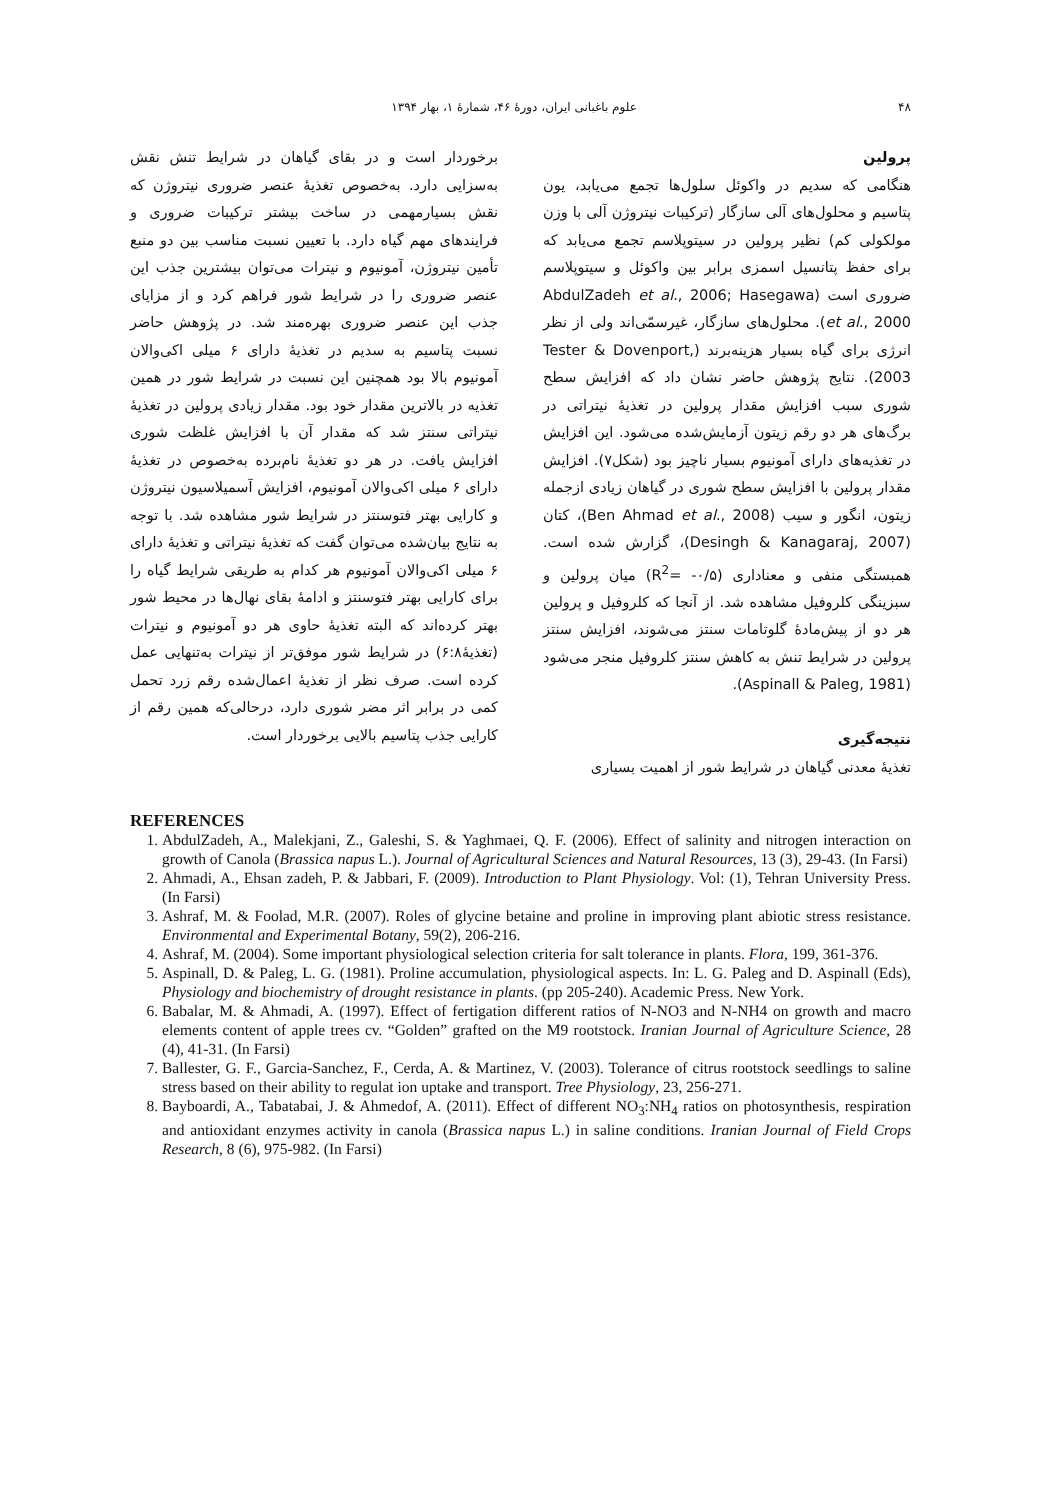۴۸ علوم باغبانی ایران، دورهٔ ۴۶، شمارهٔ ۱، بهار ۱۳۹۴
پرولین
هنگامی که سدیم در واکوئل سلول‌ها تجمع می‌یابد، یون پتاسیم و محلول‌های آلی سازگار (ترکیبات نیتروژن آلی با وزن مولکولی کم) نظیر پرولین در سیتوپلاسم تجمع می‌یابد که برای حفظ پتانسیل اسمزی برابر بین واکوئل و سیتوپلاسم ضروری است (AbdulZadeh et al., 2006; Hasegawa et al., 2000). محلول‌های سازگار، غیرسمّی‌اند ولی از نظر انرژی برای گیاه بسیار هزینه‌برند (Tester & Dovenport, 2003). نتایج پژوهش حاضر نشان داد که افزایش سطح شوری سبب افزایش مقدار پرولین در تغذیهٔ نیتراتی در برگ‌های هر دو رقم زیتون آزمایش‌شده می‌شود. این افزایش در تغذیه‌های دارای آمونیوم بسیار ناچیز بود (شکل۷). افزایش مقدار پرولین با افزایش سطح شوری در گیاهان زیادی ازجمله زیتون، انگور و سیب (Ben Ahmad et al., 2008)، کتان (Desingh & Kanagaraj, 2007)، گزارش شده است. همبستگی منفی و معناداری (R<sup>2</sup>= -۰/۵) میان پرولین و سبزینگی کلروفیل مشاهده شد. از آنجا که کلروفیل و پرولین هر دو از پیش‌مادهٔ گلوتامات سنتز می‌شوند، افزایش سنتز پرولین در شرایط تنش به کاهش سنتز کلروفیل منجر می‌شود (Aspinall & Paleg, 1981).
نتیجه‌گیری
تغذیهٔ معدنی گیاهان در شرایط شور از اهمیت بسیاری
برخوردار است و در بقای گیاهان در شرایط تنش نقش به‌سزایی دارد. به‌خصوص تغذیهٔ عنصر ضروری نیتروژن که نقش بسیارمهمی در ساخت بیشتر ترکیبات ضروری و فرایندهای مهم گیاه دارد. با تعیین نسبت مناسب بین دو منبع تأمین نیتروژن، آمونیوم و نیترات می‌توان بیشترین جذب این عنصر ضروری را در شرایط شور فراهم کرد و از مزایای جذب این عنصر ضروری بهره‌مند شد. در پژوهش حاضر نسبت پتاسیم به سدیم در تغذیهٔ دارای ۶ میلی اکی‌والان آمونیوم بالا بود همچنین این نسبت در شرایط شور در همین تغذیه در بالاترین مقدار خود بود. مقدار زیادی پرولین در تغذیهٔ نیتراتی سنتز شد که مقدار آن با افزایش غلظت شوری افزایش یافت. در هر دو تغذیهٔ نام‌برده به‌خصوص در تغذیهٔ دارای ۶ میلی اکی‌والان آمونیوم، افزایش آسمیلاسیون نیتروژن و کارایی بهتر فتوسنتز در شرایط شور مشاهده شد. با توجه به نتایج بیان‌شده می‌توان گفت که تغذیهٔ نیتراتی و تغذیهٔ دارای ۶ میلی اکی‌والان آمونیوم هر کدام به طریقی شرایط گیاه را برای کارایی بهتر فتوسنتز و ادامهٔ بقای نهال‌ها در محیط شور بهتر کرده‌اند که البته تغذیهٔ حاوی هر دو آمونیوم و نیترات (تغذیهٔ۶:۸) در شرایط شور موفق‌تر از نیترات به‌تنهایی عمل کرده است. صرف نظر از تغذیهٔ اعمال‌شده رقم زرد تحمل کمی در برابر اثر مضر شوری دارد، درحالی‌که همین رقم از کارایی جذب پتاسیم بالایی برخوردار است.
REFERENCES
1. AbdulZadeh, A., Malekjani, Z., Galeshi, S. & Yaghmaei, Q. F. (2006). Effect of salinity and nitrogen interaction on growth of Canola (Brassica napus L.). Journal of Agricultural Sciences and Natural Resources, 13 (3), 29-43. (In Farsi)
2. Ahmadi, A., Ehsan zadeh, P. & Jabbari, F. (2009). Introduction to Plant Physiology. Vol: (1), Tehran University Press. (In Farsi)
3. Ashraf, M. & Foolad, M.R. (2007). Roles of glycine betaine and proline in improving plant abiotic stress resistance. Environmental and Experimental Botany, 59(2), 206-216.
4. Ashraf, M. (2004). Some important physiological selection criteria for salt tolerance in plants. Flora, 199, 361-376.
5. Aspinall, D. & Paleg, L. G. (1981). Proline accumulation, physiological aspects. In: L. G. Paleg and D. Aspinall (Eds), Physiology and biochemistry of drought resistance in plants. (pp 205-240). Academic Press. New York.
6. Babalar, M. & Ahmadi, A. (1997). Effect of fertigation different ratios of N-NO3 and N-NH4 on growth and macro elements content of apple trees cv. “Golden” grafted on the M9 rootstock. Iranian Journal of Agriculture Science, 28 (4), 41-31. (In Farsi)
7. Ballester, G. F., Garcia-Sanchez, F., Cerda, A. & Martinez, V. (2003). Tolerance of citrus rootstock seedlings to saline stress based on their ability to regulat ion uptake and transport. Tree Physiology, 23, 256-271.
8. Bayboardi, A., Tabatabai, J. & Ahmedof, A. (2011). Effect of different NO<sub>3</sub>:NH<sub>4</sub> ratios on photosynthesis, respiration and antioxidant enzymes activity in canola (Brassica napus L.) in saline conditions. Iranian Journal of Field Crops Research, 8 (6), 975-982. (In Farsi)